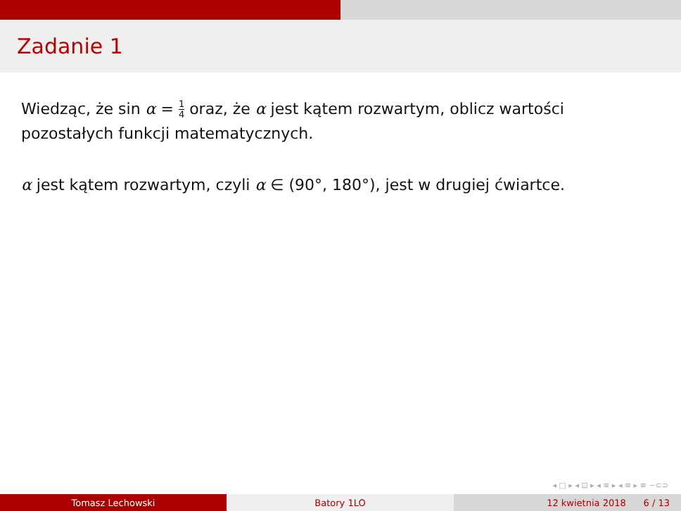Zadanie 1
Wiedząc, że sin α = 1 4 oraz, że α jest kątem rozwartym, oblicz wartości pozostałych funkcji matematycznych.
α jest kątem rozwartym, czyli α ∈ (90°, 180°), jest w drugiej ćwiartce.
◂ □ ▸ ◂ ⊡ ▸ ◂ ≡ ▸ ◂ ≡ ▸ ≡ ∽⊂⊃
Tomasz Lechowski Batory 1LO 12 kwietnia 2018 6 / 13